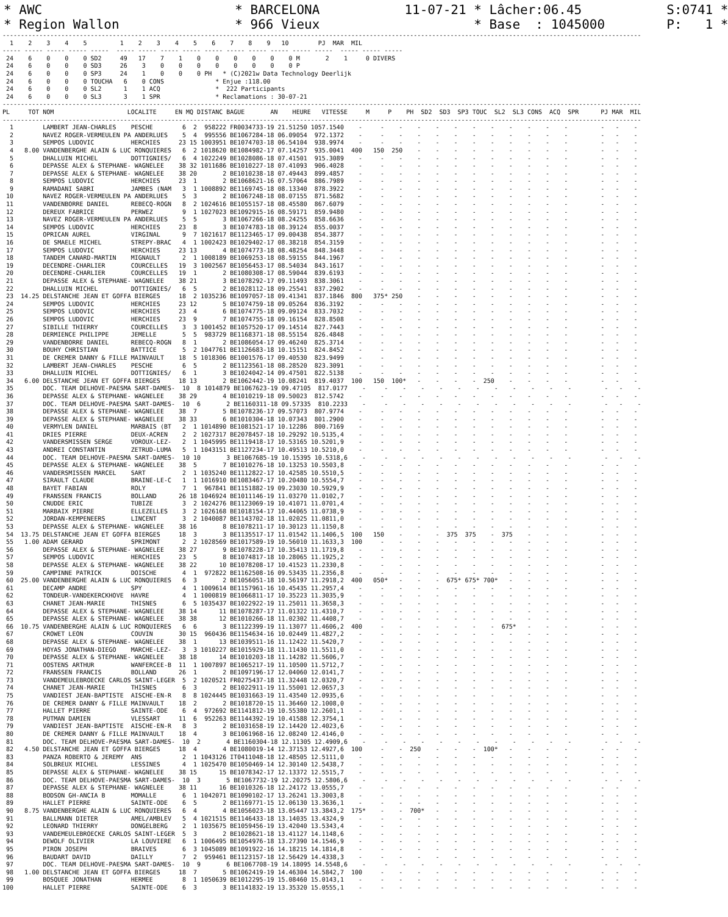* AWC * BARCELONA 11-07-21 * Lâcher:06.45 S:0741 * * Region Wallon * 966 Vieux * Base : 1045000 P: 1 *
------------------------------------------------------------------------------------------------------------------------------------------------------------------------------
  1    2    3    4    5         1    2    3    4    5    6    7    8    9   10        PJ  MAR  MIL
----- ----- ----- ----- -----  ----- ----- ----- ----- ----- ----- ----- ----- ----- -----  ----- ----- -----
 24    6    0    0    0 SD2     49   17    7    1    0    0    0    0    0    0 M       2    1     0 DIVERS
 24    6    0    0    0 SD3     26    3    0    0    0    0    0    0    0    0 P
 24    6    0    0    0 SP3     24    1    0    0    0 PH   * (C)2021w Data Technology Deerlijk
 24    6    0    0    0 TOUCHA   6    0 CONS              * Enjue :118.00
 24    6    0    0    0 SL2      1    1 ACQ               *  222 Participants
 24    6    0    0    0 SL3      3    1 SPR               * Reclamations : 30-07-21
------------------------------------------------------------------------------------------------------------------------------------------------------------------------------
PL     TOT NOM                    LOCALITE     EN MQ DISTANC BAGUE       AN    HEURE   VITESSE     M     P    PH  SD2  SD3  SP3 TOUC  SL2  SL3 CONS  ACQ  SPR      PJ MAR  MIL
------------------------------------------------------------------------------------------------------------------------------------------------------------------------------
  1        LAMBERT JEAN-CHARLES    PESCHE        6  2  958222 FR0034733-19 21.51250 1057.1540    -     -    -    -    -    -    -    -    -    -    -    -         -   -    -
  2        NAVEZ ROGER-VERMEULEN PA ANDERLUES    5  4  995556 BE1067284-18 06.09054  972.1372    -     -    -    -    -    -    -    -    -    -    -    -         -   -    -
  3        SEMPOS LUDOVIC          HERCHIES     23 15 1003951 BE1074703-18 06.54104  938.9974    -     -    -    -    -    -    -    -    -    -    -    -         -   -    -
  4   8.00 VANDENBERGHE ALAIN & LUC RONQUIERES   6  2 1018620 BE1084982-17 07.14257  935.0041  400   150  250    -    -    -    -    -    -    -    -    -         -   -    -
  5        DHALLUIN MICHEL         DOTTIGNIES/   6  4 1022249 BE1028086-18 07.41501  915.3089    -     -    -    -    -    -    -    -    -    -    -    -         -   -    -
  6        DEPASSE ALEX & STEPHANE- WAGNELEE    38 32 1011686 BE1010227-18 07.41093  906.4028    -     -    -    -    -    -    -    -    -    -    -    -         -   -    -
  7        DEPASSE ALEX & STEPHANE- WAGNELEE    38 20       2 BE1010238-18 07.49443  899.4857    -     -    -    -    -    -    -    -    -    -    -    -         -   -    -
  8        SEMPOS LUDOVIC          HERCHIES     23  1       2 BE1068621-16 07.57064  886.7989    -     -    -    -    -    -    -    -    -    -    -    -         -   -    -
  9        RAMADANI SABRI          JAMBES (NAM   3  1 1008892 BE1169745-18 08.13340  878.3922    -     -    -    -    -    -    -    -    -    -    -    -         -   -    -
 10        NAVEZ ROGER-VERMEULEN PA ANDERLUES    5  3       2 BE1067248-18 08.07155  871.5682    -     -    -    -    -    -    -    -    -    -    -    -         -   -    -
 11        VANDENBORRE DANIEL      REBECQ-ROGN   8  2 1024616 BE1055157-18 08.45580  867.6079    -     -    -    -    -    -    -    -    -    -    -    -         -   -    -
 12        DEREUX FABRICE          PERWEZ        9  1 1027023 BE1092915-16 08.59171  859.9480    -     -    -    -    -    -    -    -    -    -    -    -         -   -    -
 13        NAVEZ ROGER-VERMEULEN PA ANDERLUES    5  5       3 BE1067266-18 08.24255  858.6636    -     -    -    -    -    -    -    -    -    -    -    -         -   -    -
 14        SEMPOS LUDOVIC          HERCHIES     23  8       3 BE1074783-18 08.39124  855.0037    -     -    -    -    -    -    -    -    -    -    -    -         -   -    -
 15        OPRICAN AUREL           VIRGINAL      9  7 1021617 BE1123465-17 09.00438  854.3877    -     -    -    -    -    -    -    -    -    -    -    -         -   -    -
 16        DE SMAELE MICHEL        STREPY-BRAC   4  1 1002423 BE1029402-17 08.38218  854.3159    -     -    -    -    -    -    -    -    -    -    -    -         -   -    -
 17        SEMPOS LUDOVIC          HERCHIES     23 13       4 BE1074773-18 08.48254  848.3448    -     -    -    -    -    -    -    -    -    -    -    -         -   -    -
 18        TANDEM CANARD-MARTIN    MIGNAULT      2  1 1008189 BE1069253-18 08.59155  844.1967    -     -    -    -    -    -    -    -    -    -    -    -         -   -    -
 19        DECENDRE-CHARLIER       COURCELLES   19  3 1002567 BE1056453-17 08.54034  843.1617    -     -    -    -    -    -    -    -    -    -    -    -         -   -    -
 20        DECENDRE-CHARLIER       COURCELLES   19  1       2 BE1080308-17 08.59044  839.6193    -     -    -    -    -    -    -    -    -    -    -    -         -   -    -
 21        DEPASSE ALEX & STEPHANE- WAGNELEE    38 21       3 BE1078292-17 09.11493  838.3061    -     -    -    -    -    -    -    -    -    -    -    -         -   -    -
 22        DHALLUIN MICHEL         DOTTIGNIES/   6  5       2 BE1028112-18 09.25541  837.2902    -     -    -    -    -    -    -    -    -    -    -    -         -   -    -
 23  14.25 DELSTANCHE JEAN ET GOFFA BIERGES     18  2 1035236 BE1097057-18 09.41341  837.1846  800   375* 250    -    -    -    -    -    -    -    -    -         -   -    -
 24        SEMPOS LUDOVIC          HERCHIES     23 12       5 BE1074759-18 09.05264  836.3192    -     -    -    -    -    -    -    -    -    -    -    -         -   -    -
 25        SEMPOS LUDOVIC          HERCHIES     23  4       6 BE1074775-18 09.09124  833.7032    -     -    -    -    -    -    -    -    -    -    -    -         -   -    -
 26        SEMPOS LUDOVIC          HERCHIES     23  9       7 BE1074755-18 09.16154  828.8508    -     -    -    -    -    -    -    -    -    -    -    -         -   -    -
 27        SIBILLE THIERRY         COURCELLES    3  3 1001452 BE1057520-17 09.14514  827.7443    -     -    -    -    -    -    -    -    -    -    -    -         -   -    -
 28        DERMIENCE PHILIPPE      JEMELLE       5  5  983729 BE1168371-18 08.55154  826.4848    -     -    -    -    -    -    -    -    -    -    -    -         -   -    -
 29        VANDENBORRE DANIEL      REBECQ-ROGN   8  1       2 BE1086054-17 09.46240  825.3714    -     -    -    -    -    -    -    -    -    -    -    -         -   -    -
 30        BOUHY CHRISTIAN         BATTICE       5  2 1047761 BE1126683-18 10.15151  824.8452    -     -    -    -    -    -    -    -    -    -    -    -         -   -    -
 31        DE CREMER DANNY & FILLE MAINVAULT    18  5 1018306 BE1001576-17 09.40530  823.9499    -     -    -    -    -    -    -    -    -    -    -    -         -   -    -
 32        LAMBERT JEAN-CHARLES    PESCHE        6  5       2 BE1123561-18 08.28520  823.3091    -     -    -    -    -    -    -    -    -    -    -    -         -   -    -
 33        DHALLUIN MICHEL         DOTTIGNIES/   6  1       3 BE1024042-14 09.47501  822.5138    -     -    -    -    -    -    -    -    -    -    -    -         -   -    -
 34   6.00 DELSTANCHE JEAN ET GOFFA BIERGES     18 13       2 BE1062442-19 10.08241  819.4037  100   150  100*   -    -    -    -  250    -    -    -    -         -   -    -
 35        DOC. TEAM DELHOVE-PAESMA SART-DAMES-  10  8 1014879 BE1067623-19 09.47105  817.0177    -     -    -    -    -    -    -    -    -    -    -    -         -   -    -
 36        DEPASSE ALEX & STEPHANE- WAGNELEE    38 29       4 BE1010219-18 09.50023  812.5742    -     -    -    -    -    -    -    -    -    -    -    -         -   -    -
 37        DOC. TEAM DELHOVE-PAESMA SART-DAMES-  10  6       2 BE1160311-18 09.57335  810.2233    -     -    -    -    -    -    -    -    -    -    -    -         -   -    -
 38        DEPASSE ALEX & STEPHANE- WAGNELEE    38  7       5 BE1078236-17 09.57073  807.9774    -     -    -    -    -    -    -    -    -    -    -    -         -   -    -
 39        DEPASSE ALEX & STEPHANE- WAGNELEE    38 33       6 BE1010304-18 10.07343  801.2900    -     -    -    -    -    -    -    -    -    -    -    -         -   -    -
 40        VERMYLEN DANIEL         MARBAIS (BT   2  1 1014890 BE1081521-17 10.12286  800.7169    -     -    -    -    -    -    -    -    -    -    -    -         -   -    -
 41        DRIES PIERRE            DEUX-ACREN    2  2 1027317 BE2078457-18 10.29292 10.5135,4    -     -    -    -    -    -    -    -    -    -    -    -         -   -    -
 42        VANDERSMISSEN SERGE     VOROUX-LEZ-   2  1 1045995 BE1119418-17 10.53165 10.5201,9    -     -    -    -    -    -    -    -    -    -    -    -         -   -    -
 43        ANDREI CONSTANTIN       ZETRUD-LUMA   5  1 1043151 BE1127234-17 10.49513 10.5210,0    -     -    -    -    -    -    -    -    -    -    -    -         -   -    -
 44        DOC. TEAM DELHOVE-PAESMA SART-DAMES-  10 10       3 BE1067685-19 10.15395 10.5318,6    -     -    -    -    -    -    -    -    -    -    -    -         -   -    -
 45        DEPASSE ALEX & STEPHANE- WAGNELEE    38  5       7 BE1010276-18 10.13253 10.5503,8    -     -    -    -    -    -    -    -    -    -    -    -         -   -    -
 46        VANDERSMISSEN MARCEL    SART          2  1 1035240 BE1112822-17 10.42585 10.5510,5    -     -    -    -    -    -    -    -    -    -    -    -         -   -    -
 47        SIRAULT CLAUDE          BRAINE-LE-C   1  1 1016910 BE1083467-17 10.20480 10.5554,7    -     -    -    -    -    -    -    -    -    -    -    -         -   -    -
 48        BAYET FABIAN            ROLY          7  1  967841 BE1151882-19 09.23030 10.5929,9    -     -    -    -    -    -    -    -    -    -    -    -         -   -    -
 49        FRANSSEN FRANCIS        BOLLAND      26 18 1046924 BE1011146-19 11.03270 11.0102,7    -     -    -    -    -    -    -    -    -    -    -    -         -   -    -
 50        CNUDDE ERIC             TUBIZE        3  2 1024276 BE1123069-19 10.41071 11.0701,4    -     -    -    -    -    -    -    -    -    -    -    -         -   -    -
 51        MARBAIX PIERRE          ELLEZELLES    3  2 1026168 BE1018154-17 10.44065 11.0738,9    -     -    -    -    -    -    -    -    -    -    -    -         -   -    -
 52        JORDAN-KEMPENEERS       LINCENT       3  2 1040087 BE1143702-18 11.02025 11.0811,0    -     -    -    -    -    -    -    -    -    -    -    -         -   -    -
 53        DEPASSE ALEX & STEPHANE- WAGNELEE    38 16       8 BE1078211-17 10.30123 11.1150,8    -     -    -    -    -    -    -    -    -    -    -    -         -   -    -
 54  13.75 DELSTANCHE JEAN ET GOFFA BIERGES     18  3       3 BE1135517-17 11.01542 11.1406,5  100   150    -    -    -  375  375    -  375    -    -    -         -   -    -
 55   1.00 ADAM GERARD             SPRIMONT      2  2 1028569 BE1017589-19 10.56010 11.1633,3  100     -    -    -    -    -    -    -    -    -    -    -         -   -    -
 56        DEPASSE ALEX & STEPHANE- WAGNELEE    38 27       9 BE1078228-17 10.35413 11.1719,8    -     -    -    -    -    -    -    -    -    -    -    -         -   -    -
 57        SEMPOS LUDOVIC          HERCHIES     23  5       8 BE1074817-18 10.28065 11.1925,2    -     -    -    -    -    -    -    -    -    -    -    -         -   -    -
 58        DEPASSE ALEX & STEPHANE- WAGNELEE    38 22      10 BE1078208-17 10.41523 11.2330,8    -     -    -    -    -    -    -    -    -    -    -    -         -   -    -
 59        CAMPINNE PATRICK        DOISCHE       4  1  972822 BE1162508-16 09.53435 11.2356,8    -     -    -    -    -    -    -    -    -    -    -    -         -   -    -
 60  25.00 VANDENBERGHE ALAIN & LUC RONQUIERES   6  3       2 BE1056051-18 10.56197 11.2918,2  400   050*   -    -    -  675* 675* 700*   -    -    -    -         -   -    -
 61        DECAMP ANDRE            SPY           4  1 1009614 BE1157961-16 10.45435 11.2957,4    -     -    -    -    -    -    -    -    -    -    -    -         -   -    -
 62        TONDEUR-VANDEKERCKHOVE  HAVRE         4  1 1000819 BE1066811-17 10.35223 11.3035,9    -     -    -    -    -    -    -    -    -    -    -    -         -   -    -
 63        CHANET JEAN-MARIE       THISNES       6  5 1035437 BE1022922-19 11.25011 11.3658,3    -     -    -    -    -    -    -    -    -    -    -    -         -   -    -
 64        DEPASSE ALEX & STEPHANE- WAGNELEE    38 14      11 BE1078287-17 11.01322 11.4310,7    -     -    -    -    -    -    -    -    -    -    -    -         -   -    -
 65        DEPASSE ALEX & STEPHANE- WAGNELEE    38 38      12 BE1010266-18 11.02302 11.4408,7    -     -    -    -    -    -    -    -    -    -    -    -         -   -    -
 66  10.75 VANDENBERGHE ALAIN & LUC RONQUIERES   6  6       3 BE1122399-19 11.13077 11.4606,2  400     -    -    -    -    -    -    -  675*   -    -    -         -   -    -
 67        CROWET LEON             COUVIN       30 15  960436 BE1154634-16 10.02449 11.4827,2    -     -    -    -    -    -    -    -    -    -    -    -         -   -    -
 68        DEPASSE ALEX & STEPHANE- WAGNELEE    38  1      13 BE1039511-16 11.12422 11.5420,7    -     -    -    -    -    -    -    -    -    -    -    -         -   -    -
 69        HOYAS JONATHAN-DIEGO    MARCHE-LEZ-   3  3 1010227 BE1015929-18 11.11430 11.5511,0    -     -    -    -    -    -    -    -    -    -    -    -         -   -    -
 70        DEPASSE ALEX & STEPHANE- WAGNELEE    38 18      14 BE1010203-18 11.14282 11.5606,7    -     -    -    -    -    -    -    -    -    -    -    -         -   -    -
 71        OOSTENS ARTHUR          WANFERCEE-B  11  1 1007897 BE1065217-19 11.10500 11.5712,7    -     -    -    -    -    -    -    -    -    -    -    -         -   -    -
 72        FRANSSEN FRANCIS        BOLLAND      26  1       2 BE1097196-17 12.04060 12.0141,7    -     -    -    -    -    -    -    -    -    -    -    -         -   -    -
 73        VANDEMEULEBROECKE CARLOS SAINT-LEGER  5  2 1020521 FR0275437-18 11.32448 12.0320,7    -     -    -    -    -    -    -    -    -    -    -    -         -   -    -
 74        CHANET JEAN-MARIE       THISNES       6  3       2 BE1022911-19 11.55001 12.0657,3    -     -    -    -    -    -    -    -    -    -    -    -         -   -    -
 75        VANDIEST JEAN-BAPTISTE  AISCHE-EN-R   8  8 1024445 BE1031663-19 11.43540 12.0935,6    -     -    -    -    -    -    -    -    -    -    -    -         -   -    -
 76        DE CREMER DANNY & FILLE MAINVAULT    18  2       2 BE1018720-15 11.36460 12.1008,0    -     -    -    -    -    -    -    -    -    -    -    -         -   -    -
 77        HALLET PIERRE           SAINTE-ODE    6  4  972692 BE1141812-19 10.55380 12.2601,1    -     -    -    -    -    -    -    -    -    -    -    -         -   -    -
 78        PUTMAN DAMIEN           VLESSART     11  6  952263 BE1144392-19 10.41588 12.3754,1    -     -    -    -    -    -    -    -    -    -    -    -         -   -    -
 79        VANDIEST JEAN-BAPTISTE  AISCHE-EN-R   8  3       2 BE1031658-19 12.14420 12.4023,6    -     -    -    -    -    -    -    -    -    -    -    -         -   -    -
 80        DE CREMER DANNY & FILLE MAINVAULT    18  4       3 BE1061968-16 12.08240 12.4146,0    -     -    -    -    -    -    -    -    -    -    -    -         -   -    -
 81        DOC. TEAM DELHOVE-PAESMA SART-DAMES-  10  2       4 BE1160304-18 12.11305 12.4909,6    -     -    -    -    -    -    -    -    -    -    -    -         -   -    -
 82   4.50 DELSTANCHE JEAN ET GOFFA BIERGES     18  4       4 BE1080019-14 12.37153 12.4927,6  100     -    -  250    -    -    -  100*   -    -    -    -         -   -    -
 83        PANZA ROBERTO & JEREMY  ANS           2  1 1043126 IT0411048-18 12.48505 12.5111,0    -     -    -    -    -    -    -    -    -    -    -    -         -   -    -
 84        SOLBREUX MICHEL         LESSINES      4  1 1025470 BE1050469-14 12.30140 12.5438,7    -     -    -    -    -    -    -    -    -    -    -    -         -   -    -
 85        DEPASSE ALEX & STEPHANE- WAGNELEE    38 15      15 BE1078342-17 12.13372 12.5515,7    -     -    -    -    -    -    -    -    -    -    -    -         -   -    -
 86        DOC. TEAM DELHOVE-PAESMA SART-DAMES-  10  3       5 BE1067732-19 12.20275 12.5806,6    -     -    -    -    -    -    -    -    -    -    -    -         -   -    -
 87        DEPASSE ALEX & STEPHANE- WAGNELEE    38 11      16 BE1010326-18 12.24172 13.0555,7    -     -    -    -    -    -    -    -    -    -    -    -         -   -    -
 88        BODSON GH-ANCIA B       MOMALLE       6  1 1042071 BE1090102-17 13.26241 13.3003,8    -     -    -    -    -    -    -    -    -    -    -    -         -   -    -
 89        HALLET PIERRE           SAINTE-ODE    6  5       2 BE1169771-15 12.06130 13.3636,1    -     -    -    -    -    -    -    -    -    -    -    -         -   -    -
 90   8.75 VANDENBERGHE ALAIN & LUC RONQUIERES   6  4       4 BE1056023-18 13.05447 13.3843,2  175*    -    -  700*   -    -    -    -    -    -    -    -         -   -    -
 91        BALLMANN DIETER         AMEL/AMBLEV   5  4 1021515 BE1146433-18 13.14035 13.4324,9    -     -    -    -    -    -    -    -    -    -    -    -         -   -    -
 92        LEONARD THIERRY         DONGELBERG    2  1 1035675 BE1059456-19 13.42040 13.5343,4    -     -    -    -    -    -    -    -    -    -    -    -         -   -    -
 93        VANDEMEULEBROECKE CARLOS SAINT-LEGER  5  3       2 BE1028621-18 13.41127 14.1148,6    -     -    -    -    -    -    -    -    -    -    -    -         -   -    -
 94        DEWOLF OLIVIER          LA LOUVIERE   6  1 1006495 BE1054976-18 13.27390 14.1546,9    -     -    -    -    -    -    -    -    -    -    -    -         -   -    -
 95        PIRON JOSEPH            BRAIVES       6  3 1045089 BE1091922-16 14.18215 14.1814,8    -     -    -    -    -    -    -    -    -    -    -    -         -   -    -
 96        BAUDART DAVID           DAILLY        7  2  959461 BE1123157-18 12.56429 14.4338,3    -     -    -    -    -    -    -    -    -    -    -    -         -   -    -
 97        DOC. TEAM DELHOVE-PAESMA SART-DAMES-  10  9       6 BE1067708-19 14.18095 14.5548,6    -     -    -    -    -    -    -    -    -    -    -    -         -   -    -
 98   1.00 DELSTANCHE JEAN ET GOFFA BIERGES     18  7       5 BE1062419-19 14.46304 14.5842,7  100     -    -    -    -    -    -    -    -    -    -    -         -   -    -
 99        BOSQUEE JONATHAN        HERMEE        8  1 1050639 BE1012295-19 15.08460 15.0143,1    -     -    -    -    -    -    -    -    -    -    -    -         -   -    -
100        HALLET PIERRE           SAINTE-ODE    6  3       3 BE1141832-19 13.35320 15.0555,1    -     -    -    -    -    -    -    -    -    -    -    -         -   -    -